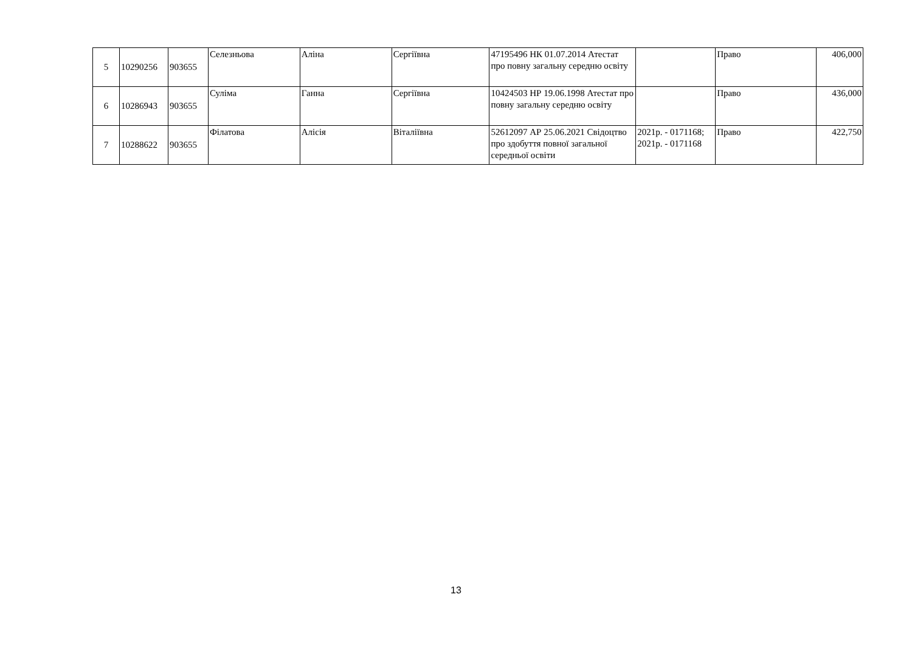| 5 | 10290256 | 903655 | Селезньова | Аліна | Сергіївна | 47195496 НК 01.07.2014 Атестат про повну загальну середню освіту | | Право | 406,000 |
| 6 | 10286943 | 903655 | Суліма | Ганна | Сергіївна | 10424503 НР 19.06.1998 Атестат про повну загальну середню освіту | | Право | 436,000 |
| 7 | 10288622 | 903655 | Філатова | Алісія | Віталіївна | 52612097 АР 25.06.2021 Свідоцтво про здобуття повної загальної середньої освіти | 2021р. - 0171168; 2021р. - 0171168 | Право | 422,750 |
13